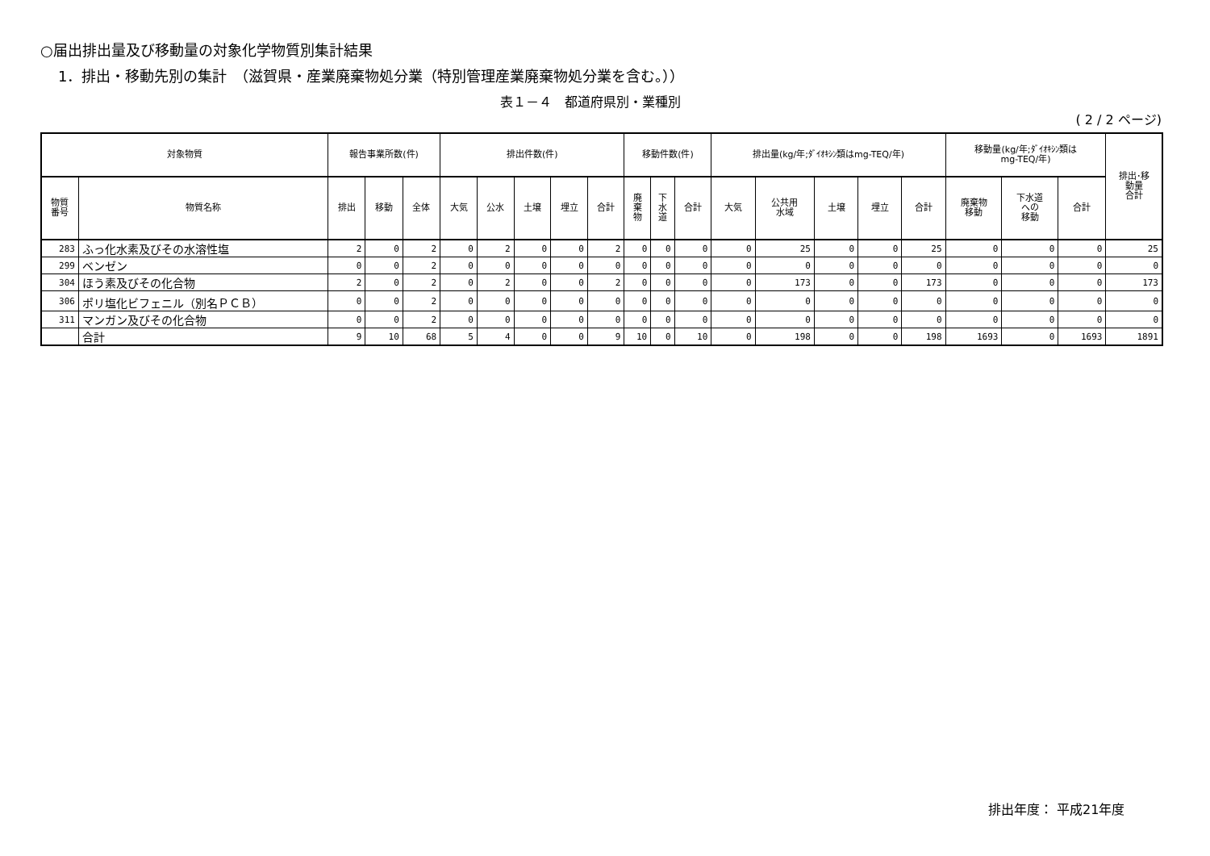○届出排出量及び移動量の対象化学物質別集計結果
1．排出・移動先別の集計　（滋賀県・産業廃棄物処分業（特別管理産業廃棄物処分業を含む。））
表１－４　都道府県別・業種別
( 2 / 2 ページ)
| 対象物質 | | 報告事業所数(件) | | | 排出件数(件) | | | | | 移動件数(件) | | | 排出量(kg/年;ﾀﾞｲｵｷｼﾝ類はmg-TEQ/年) | | | | | 移動量(kg/年;ﾀﾞｲｵｷｼﾝ類は mg-TEQ/年) | | | 排出･移 動量 合計 |
| --- | --- | --- | --- | --- | --- | --- | --- | --- | --- | --- | --- | --- | --- | --- | --- | --- | --- | --- | --- | --- | --- |
| 物質 番号 | 物質名称 | 排出 | 移動 | 全体 | 大気 | 公水 | 土壌 | 埋立 | 合計 | 廃 棄 物 | 下 水 道 | 合計 | 大気 | 公共用 水域 | 土壌 | 埋立 | 合計 | 廃棄物 移動 | 下水道 への 移動 | 合計 | |
| 283 | ふっ化水素及びその水溶性塩 | 2 | 0 | 2 | 0 | 2 | 0 | 0 | 2 | 0 | 0 | 0 | 0 | 25 | 0 | 0 | 25 | 0 | 0 | 0 | 25 |
| 299 | ベンゼン | 0 | 0 | 2 | 0 | 0 | 0 | 0 | 0 | 0 | 0 | 0 | 0 | 0 | 0 | 0 | 0 | 0 | 0 | 0 | 0 |
| 304 | ほう素及びその化合物 | 2 | 0 | 2 | 0 | 2 | 0 | 0 | 2 | 0 | 0 | 0 | 0 | 173 | 0 | 0 | 173 | 0 | 0 | 0 | 173 |
| 306 | ポリ塩化ビフェニル（別名ＰＣＢ） | 0 | 0 | 2 | 0 | 0 | 0 | 0 | 0 | 0 | 0 | 0 | 0 | 0 | 0 | 0 | 0 | 0 | 0 | 0 | 0 |
| 311 | マンガン及びその化合物 | 0 | 0 | 2 | 0 | 0 | 0 | 0 | 0 | 0 | 0 | 0 | 0 | 0 | 0 | 0 | 0 | 0 | 0 | 0 | 0 |
| | 合計 | 9 | 10 | 68 | 5 | 4 | 0 | 0 | 9 | 10 | 0 | 10 | 0 | 198 | 0 | 0 | 198 | 1693 | 0 | 1693 | 1891 |
排出年度： 平成21年度